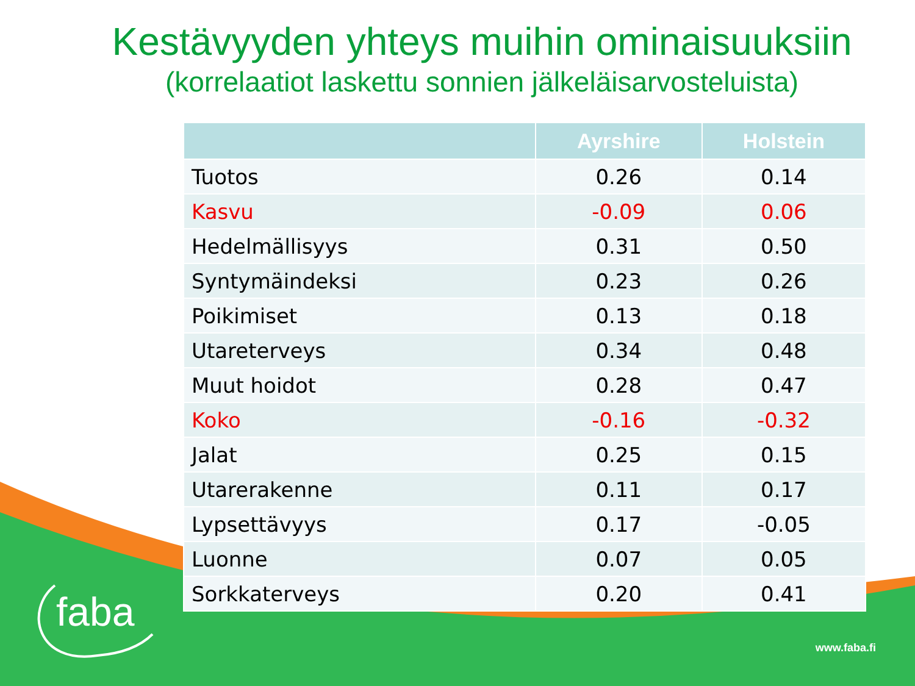Kestävyyden yhteys muihin ominaisuuksiin
(korrelaatiot laskettu sonnien jälkeläisarvosteluista)
| | Ayrshire | Holstein |
| --- | --- | --- |
| Tuotos | 0.26 | 0.14 |
| Kasvu | -0.09 | 0.06 |
| Hedelmällisyys | 0.31 | 0.50 |
| Syntymäindeksi | 0.23 | 0.26 |
| Poikimiset | 0.13 | 0.18 |
| Utareterveys | 0.34 | 0.48 |
| Muut hoidot | 0.28 | 0.47 |
| Koko | -0.16 | -0.32 |
| Jalat | 0.25 | 0.15 |
| Utarerakenne | 0.11 | 0.17 |
| Lypsettävyys | 0.17 | -0.05 |
| Luonne | 0.07 | 0.05 |
| Sorkkaterveys | 0.20 | 0.41 |
faba
www.faba.fi